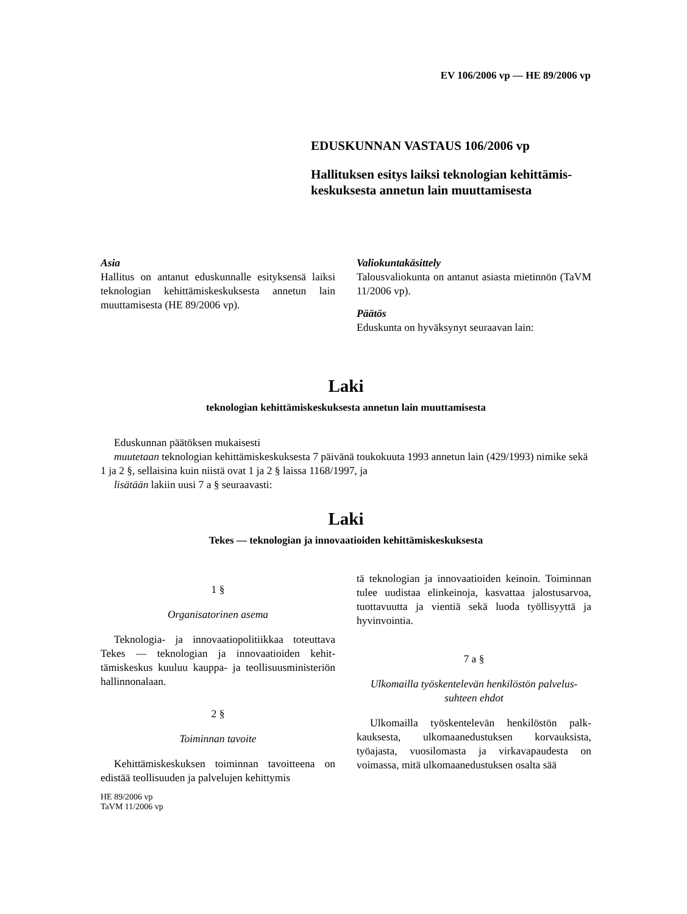EV 106/2006 vp — HE 89/2006 vp
EDUSKUNNAN VASTAUS 106/2006 vp
Hallituksen esitys laiksi teknologian kehittämis­keskuksesta annetun lain muuttamisesta
Asia
Hallitus on antanut eduskunnalle esityksensä laiksi teknologian kehittämiskeskuksesta anne­tun lain muuttamisesta (HE 89/2006 vp).
Valiokuntakäsittely
Talousvaliokunta on antanut asiasta mietinnön (TaVM 11/2006 vp).
Päätös
Eduskunta on hyväksynyt seuraavan lain:
Laki
teknologian kehittämiskeskuksesta annetun lain muuttamisesta
Eduskunnan päätöksen mukaisesti
muutetaan teknologian kehittämiskeskuksesta 7 päivänä toukokuuta 1993 annetun lain (429/1993) nimike sekä 1 ja 2 §, sellaisina kuin niistä ovat 1 ja 2 § laissa 1168/1997, ja
lisätään lakiin uusi 7 a § seuraavasti:
Laki
Tekes — teknologian ja innovaatioiden kehittämiskeskuksesta
1 §
Organisatorinen asema
Teknologia- ja innovaatiopolitiikkaa toteutta­va Tekes — teknologian ja innovaatioiden kehit­tämiskeskus kuuluu kauppa- ja teollisuusminis­teriön hallinnonalaan.
2 §
Toiminnan tavoite
Kehittämiskeskuksen toiminnan tavoitteena on edistää teollisuuden ja palvelujen kehittymis­
tä teknologian ja innovaatioiden keinoin. Toi­minnan tulee uudistaa elinkeinoja, kasvattaa ja­lostusarvoa, tuottavuutta ja vientiä sekä luoda työllisyyttä ja hyvinvointia.
7 a §
Ulkomailla työskentelevän henkilöstön palvelus­suhteen ehdot
Ulkomailla työskentelevän henkilöstön palk­kauksesta, ulkomaanedustuksen korvauksista, työajasta, vuosilomasta ja virkavapaudesta on voimassa, mitä ulkomaanedustuksen osalta sää­
HE 89/2006 vp
TaVM 11/2006 vp